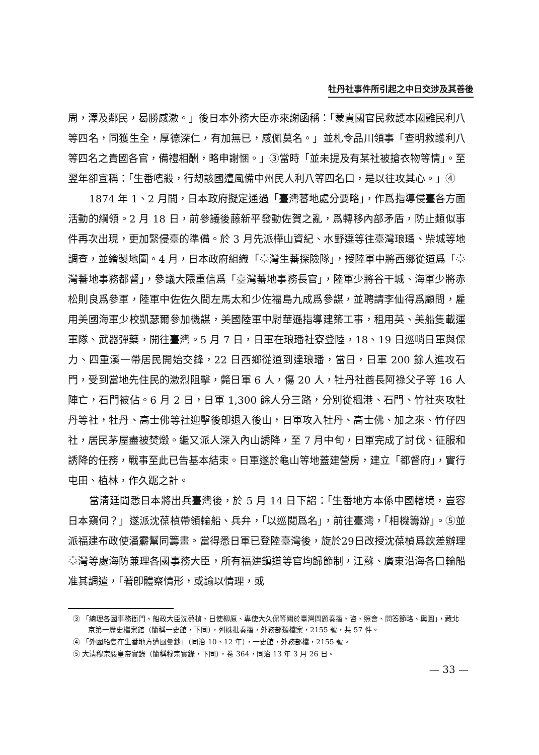牡丹社事件所引起之中日交涉及其善後
周，澤及鄰民，曷勝感激。」後日本外務大臣亦來謝函稱：「蒙貴國官民救護本國難民利八等四名，同獲生全，厚德深仁，有加無已，感佩莫名。」並札令品川領事「查明救護利八等四名之貴國各官，備禮相酬，略申謝悃。」③當時「並未提及有某社被搶衣物等情」。至翌年卻宣稱：「生番嗜殺，行刼該國遭風備中州民人利八等四名口，是以往攻其心。」④
1874 年 1、2 月間，日本政府擬定通過「臺灣蕃地處分要略」，作爲指導侵臺各方面活動的綱領。2 月 18 日，前參議後藤新平發動佐賀之亂，爲轉移內部矛盾，防止類似事件再次出現，更加緊侵臺的準備。於 3 月先派樺山資紀、水野遵等往臺灣琅璠、柴城等地調查，並繪製地圖。4 月，日本政府組織「臺灣生蕃探險隊」，授陸軍中將西鄉從道爲「臺灣蕃地事務都督」，參議大隈重信爲「臺灣蕃地事務長官」，陸軍少將谷干城、海軍少將赤松則良爲參軍，陸軍中佐佐久間左馬太和少佐福島九成爲參謀，並聘請李仙得爲顧問，雇用美國海軍少校凱瑟爾參加機謀，美國陸軍中尉華遜指導建築工事，租用英、美船隻載運軍隊、武器彈藥，開往臺灣。5 月 7 日，日軍在琅璠社寮登陸，18、19 日巡哨日軍與保力、四重溪一帶居民開始交鋒，22 日西鄉從道到達琅璠，當日，日軍 200 餘人進攻石門，受到當地先住民的激烈阻擊，斃日軍 6 人，傷 20 人，牡丹社酋長阿祿父子等 16 人陣亡，石門被佔。6 月 2 日，日軍 1,300 餘人分三路，分別從楓港、石門、竹社夾攻牡丹等社，牡丹、高士佛等社迎擊後卽退入後山，日軍攻入牡丹、高士佛、加之來、竹仔四社，居民茅屋盡被焚燬。繼又派人深入內山誘降，至 7 月中旬，日軍完成了討伐、征服和誘降的任務，戰事至此已告基本結束。日軍遂於龜山等地蓋建營房，建立「都督府」，實行屯田、植林，作久踞之計。
當淸廷聞悉日本將出兵臺灣後，於 5 月 14 日下詔：「生番地方本係中國轄境，豈容日本窺伺？」遂派沈葆楨帶領輪船、兵弁，「以巡閱爲名」，前往臺灣，「相機籌辦」。⑤並派福建布政使潘霨幫同籌畫。當得悉日軍已登陸臺灣後，旋於29日改授沈葆楨爲欽差辦理臺灣等處海防兼理各國事務大臣，所有福建鎭道等官均歸節制，江蘇、廣東沿海各口輪船准其調遣，「著卽體察情形，或諭以情理，或
③ 「總理各國事務衙門、船政大臣沈葆楨、日使柳原、專使大久保等關於臺灣問題奏摺、咨、照會、問答節略、輿圖」，藏北京第一歷史檔案館（簡稱一史館，下同），列硃批奏摺，外務部類檔案，2155 號，共 57 件。
④ 「外國船隻在生番地方遭風彙鈔」（同治 10、12 年），一史館，外務部檔，2155 號。
⑤ 大淸穆宗毅皇帝實錄（簡稱穆宗實錄，下同），卷 364，同治 13 年 3 月 26 日。
— 33 —